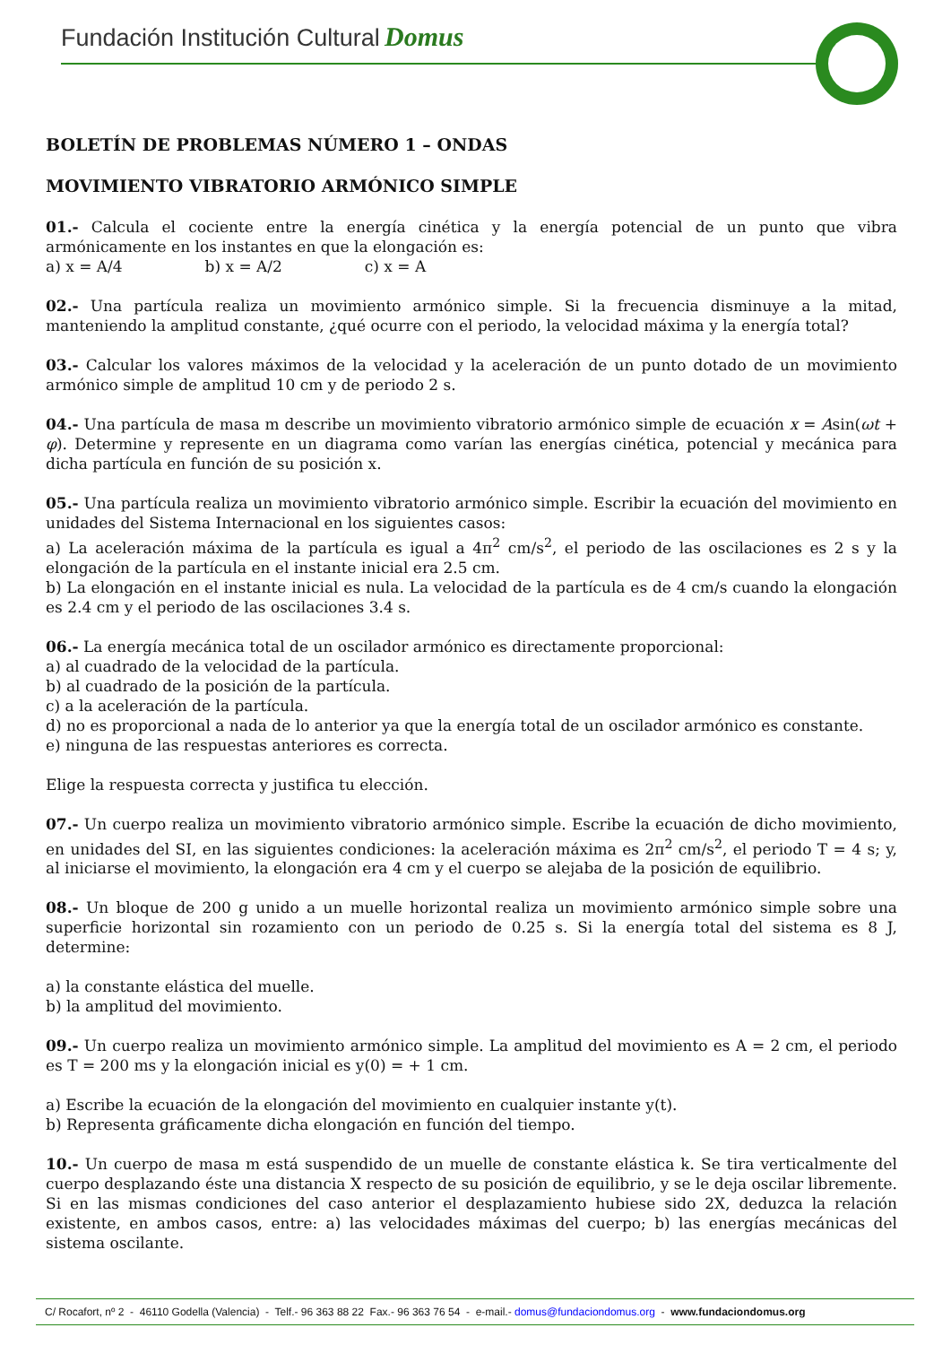Fundación Institución Cultural Domus
BOLETÍN DE PROBLEMAS NÚMERO 1 – ONDAS
MOVIMIENTO VIBRATORIO ARMÓNICO SIMPLE
01.- Calcula el cociente entre la energía cinética y la energía potencial de un punto que vibra armónicamente en los instantes en que la elongación es:
a) x = A/4 b) x = A/2 c) x = A
02.- Una partícula realiza un movimiento armónico simple. Si la frecuencia disminuye a la mitad, manteniendo la amplitud constante, ¿qué ocurre con el periodo, la velocidad máxima y la energía total?
03.- Calcular los valores máximos de la velocidad y la aceleración de un punto dotado de un movimiento armónico simple de amplitud 10 cm y de periodo 2 s.
04.- Una partícula de masa m describe un movimiento vibratorio armónico simple de ecuación x = Asin(ωt + φ). Determine y represente en un diagrama como varían las energías cinética, potencial y mecánica para dicha partícula en función de su posición x.
05.- Una partícula realiza un movimiento vibratorio armónico simple. Escribir la ecuación del movimiento en unidades del Sistema Internacional en los siguientes casos:
a) La aceleración máxima de la partícula es igual a 4π<sup>2</sup> cm/s<sup>2</sup>, el periodo de las oscilaciones es 2 s y la elongación de la partícula en el instante inicial era 2.5 cm.
b) La elongación en el instante inicial es nula. La velocidad de la partícula es de 4 cm/s cuando la elongación es 2.4 cm y el periodo de las oscilaciones 3.4 s.
06.- La energía mecánica total de un oscilador armónico es directamente proporcional:
a) al cuadrado de la velocidad de la partícula.
b) al cuadrado de la posición de la partícula.
c) a la aceleración de la partícula.
d) no es proporcional a nada de lo anterior ya que la energía total de un oscilador armónico es constante.
e) ninguna de las respuestas anteriores es correcta.
Elige la respuesta correcta y justifica tu elección.
07.- Un cuerpo realiza un movimiento vibratorio armónico simple. Escribe la ecuación de dicho movimiento, en unidades del SI, en las siguientes condiciones: la aceleración máxima es 2π<sup>2</sup> cm/s<sup>2</sup>, el periodo T = 4 s; y, al iniciarse el movimiento, la elongación era 4 cm y el cuerpo se alejaba de la posición de equilibrio.
08.- Un bloque de 200 g unido a un muelle horizontal realiza un movimiento armónico simple sobre una superficie horizontal sin rozamiento con un periodo de 0.25 s. Si la energía total del sistema es 8 J, determine:
a) la constante elástica del muelle.
b) la amplitud del movimiento.
09.- Un cuerpo realiza un movimiento armónico simple. La amplitud del movimiento es A = 2 cm, el periodo es T = 200 ms y la elongación inicial es y(0) = + 1 cm.
a) Escribe la ecuación de la elongación del movimiento en cualquier instante y(t).
b) Representa gráficamente dicha elongación en función del tiempo.
10.- Un cuerpo de masa m está suspendido de un muelle de constante elástica k. Se tira verticalmente del cuerpo desplazando éste una distancia X respecto de su posición de equilibrio, y se le deja oscilar libremente. Si en las mismas condiciones del caso anterior el desplazamiento hubiese sido 2X, deduzca la relación existente, en ambos casos, entre: a) las velocidades máximas del cuerpo; b) las energías mecánicas del sistema oscilante.
C/ Rocafort, nº 2 - 46110 Godella (Valencia) - Telf.- 96 363 88 22 Fax.- 96 363 76 54 - e-mail.- domus@fundaciondomus.org - www.fundaciondomus.org